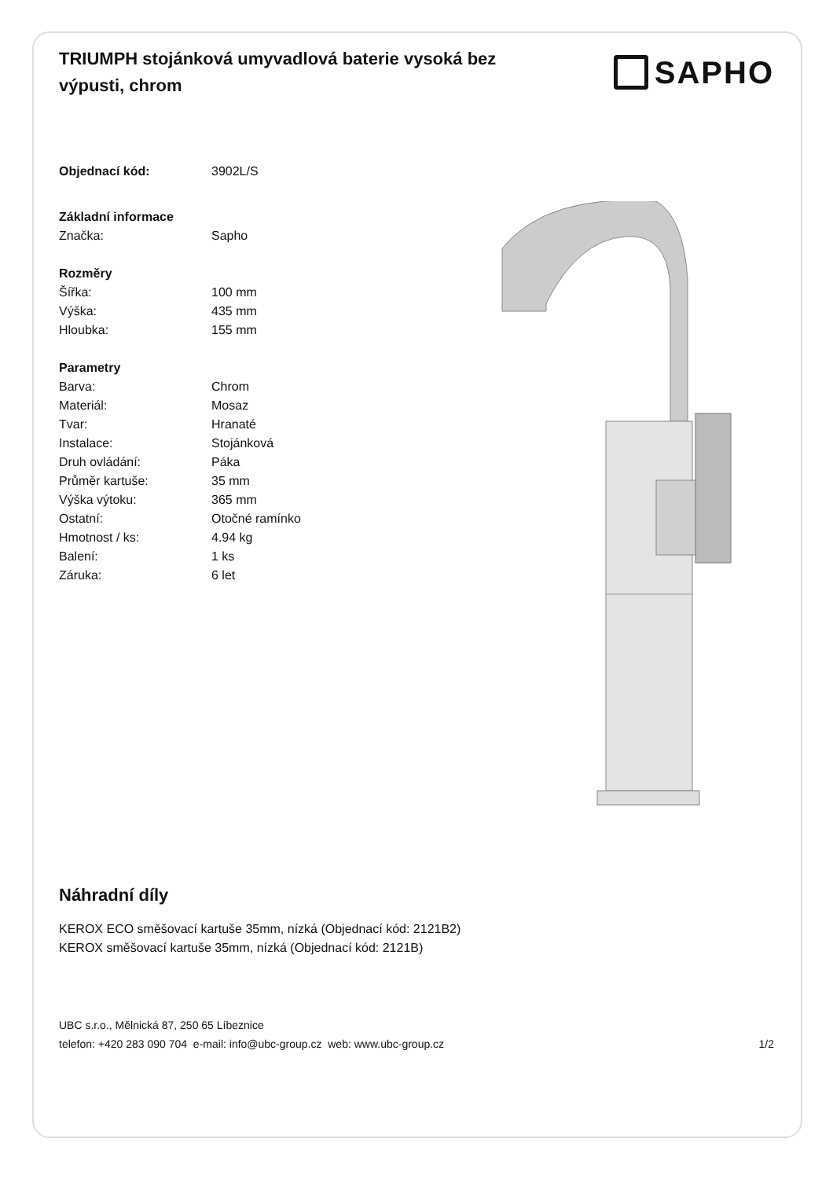TRIUMPH stojánková umyvadlová baterie vysoká bez výpusti, chrom
SAPHO
Objednací kód: 3902L/S
Základní informace
Značka: Sapho
Rozměry
Šířka: 100 mm
Výška: 435 mm
Hloubka: 155 mm
Parametry
Barva: Chrom
Materiál: Mosaz
Tvar: Hranaté
Instalace: Stojánková
Druh ovládání: Páka
Průměr kartuše: 35 mm
Výška výtoku: 365 mm
Ostatní: Otočné ramínko
Hmotnost / ks: 4.94 kg
Balení: 1 ks
Záruka: 6 let
Náhradní díly
KEROX ECO směšovací kartuše 35mm, nízká (Objednací kód: 2121B2)
KEROX směšovací kartuše 35mm, nízká (Objednací kód: 2121B)
UBC s.r.o., Mělnická 87, 250 65 Líbeznice
telefon: +420 283 090 704 e-mail: info@ubc-group.cz web: www.ubc-group.cz 1/2